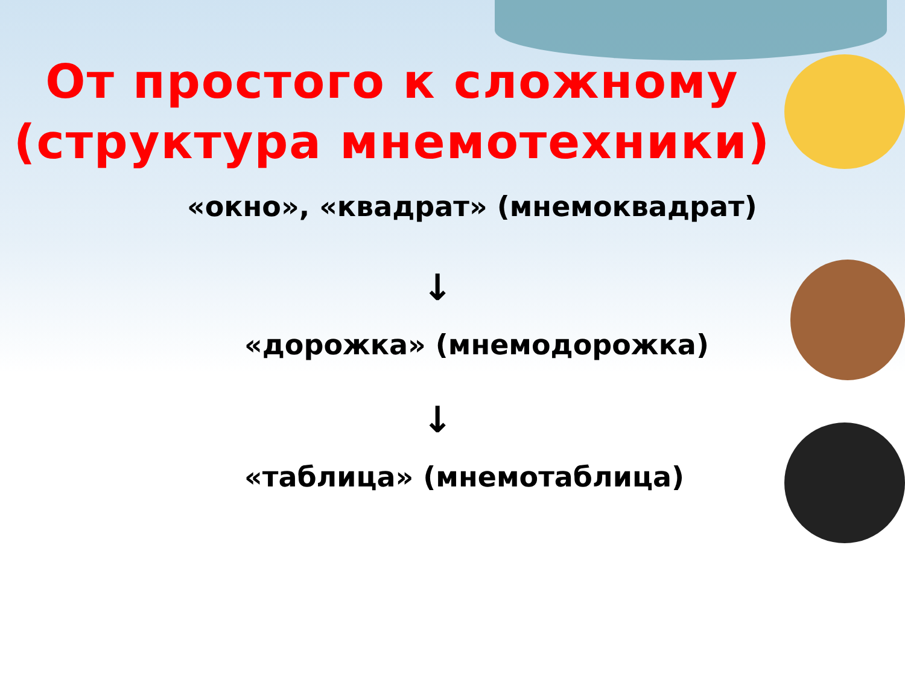От простого к сложному
(структура мнемотехники)
«окно», «квадрат» (мнемоквадрат)
↓
«дорожка» (мнемодорожка)
↓
«таблица» (мнемотаблица)